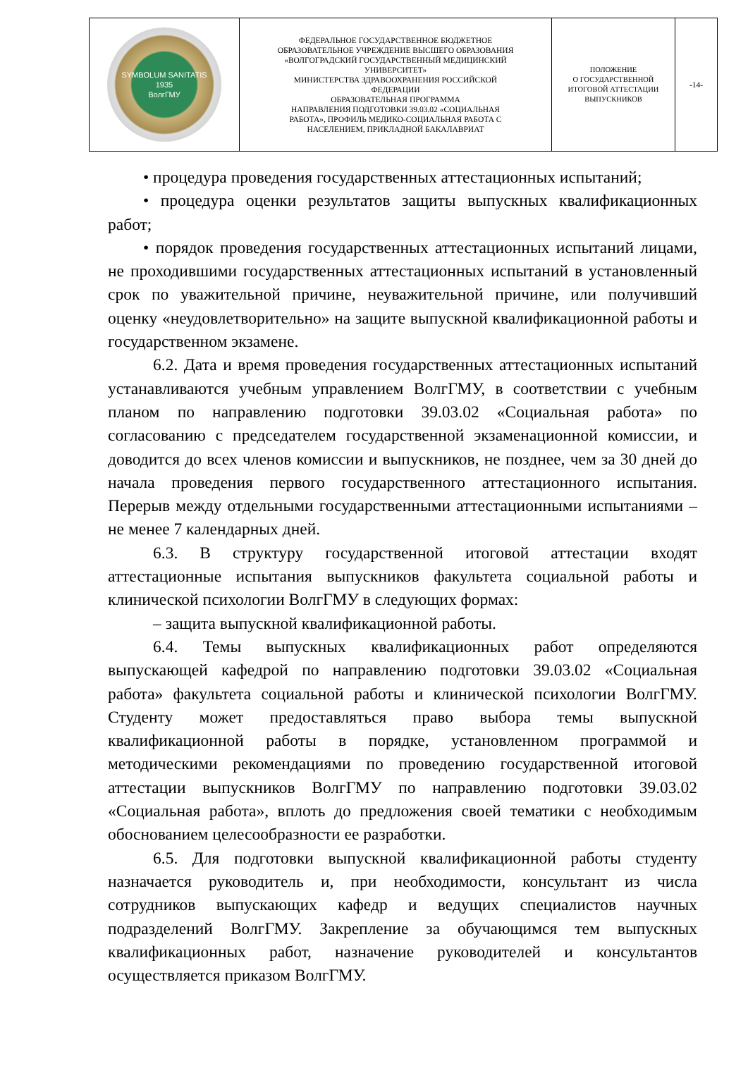| SYMBOLUM SANITATIS 1935 ВолгГМУ | ФЕДЕРАЛЬНОЕ ГОСУДАРСТВЕННОЕ БЮДЖЕТНОЕ ОБРАЗОВАТЕЛЬНОЕ УЧРЕЖДЕНИЕ ВЫСШЕГО ОБРАЗОВАНИЯ «ВОЛГОГРАДСКИЙ ГОСУДАРСТВЕННЫЙ МЕДИЦИНСКИЙ УНИВЕРСИТЕТ» МИНИСТЕРСТВА ЗДРАВООХРАНЕНИЯ РОССИЙСКОЙ ФЕДЕРАЦИИ ОБРАЗОВАТЕЛЬНАЯ ПРОГРАММА НАПРАВЛЕНИЯ ПОДГОТОВКИ 39.03.02 «СОЦИАЛЬНАЯ РАБОТА», ПРОФИЛЬ МЕДИКО-СОЦИАЛЬНАЯ РАБОТА С НАСЕЛЕНИЕМ, ПРИКЛАДНОЙ БАКАЛАВРИАТ | ПОЛОЖЕНИЕ О ГОСУДАРСТВЕННОЙ ИТОГОВОЙ АТТЕСТАЦИИ ВЫПУСКНИКОВ | -14- |
• процедура проведения государственных аттестационных испытаний;
• процедура оценки результатов защиты выпускных квалификационных работ;
• порядок проведения государственных аттестационных испытаний лицами, не проходившими государственных аттестационных испытаний в установленный срок по уважительной причине, неуважительной причине, или получивший оценку «неудовлетворительно» на защите выпускной квалификационной работы и государственном экзамене.
6.2. Дата и время проведения государственных аттестационных испытаний устанавливаются учебным управлением ВолгГМУ, в соответствии с учебным планом по направлению подготовки 39.03.02 «Социальная работа» по согласованию с председателем государственной экзаменационной комиссии, и доводится до всех членов комиссии и выпускников, не позднее, чем за 30 дней до начала проведения первого государственного аттестационного испытания. Перерыв между отдельными государственными аттестационными испытаниями – не менее 7 календарных дней.
6.3. В структуру государственной итоговой аттестации входят аттестационные испытания выпускников факультета социальной работы и клинической психологии ВолгГМУ в следующих формах:
– защита выпускной квалификационной работы.
6.4. Темы выпускных квалификационных работ определяются выпускающей кафедрой по направлению подготовки 39.03.02 «Социальная работа» факультета социальной работы и клинической психологии ВолгГМУ. Студенту может предоставляться право выбора темы выпускной квалификационной работы в порядке, установленном программой и методическими рекомендациями по проведению государственной итоговой аттестации выпускников ВолгГМУ по направлению подготовки 39.03.02 «Социальная работа», вплоть до предложения своей тематики с необходимым обоснованием целесообразности ее разработки.
6.5. Для подготовки выпускной квалификационной работы студенту назначается руководитель и, при необходимости, консультант из числа сотрудников выпускающих кафедр и ведущих специалистов научных подразделений ВолгГМУ. Закрепление за обучающимся тем выпускных квалификационных работ, назначение руководителей и консультантов осуществляется приказом ВолгГМУ.